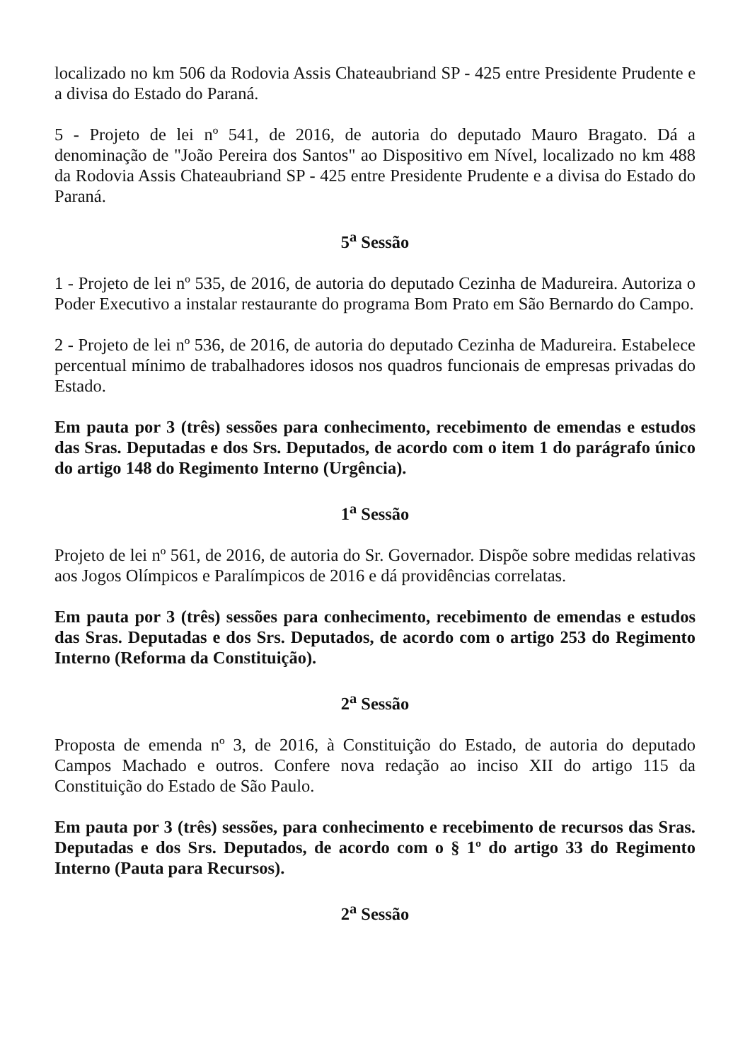localizado no km 506 da Rodovia Assis Chateaubriand SP - 425 entre Presidente Prudente e a divisa do Estado do Paraná.
5 - Projeto de lei nº 541, de 2016, de autoria do deputado Mauro Bragato. Dá a denominação de "João Pereira dos Santos" ao Dispositivo em Nível, localizado no km 488 da Rodovia Assis Chateaubriand SP - 425 entre Presidente Prudente e a divisa do Estado do Paraná.
5<sup>a</sup> Sessão
1 - Projeto de lei nº 535, de 2016, de autoria do deputado Cezinha de Madureira. Autoriza o Poder Executivo a instalar restaurante do programa Bom Prato em São Bernardo do Campo.
2 - Projeto de lei nº 536, de 2016, de autoria do deputado Cezinha de Madureira. Estabelece percentual mínimo de trabalhadores idosos nos quadros funcionais de empresas privadas do Estado.
Em pauta por 3 (três) sessões para conhecimento, recebimento de emendas e estudos das Sras. Deputadas e dos Srs. Deputados, de acordo com o item 1 do parágrafo único do artigo 148 do Regimento Interno (Urgência).
1<sup>a</sup> Sessão
Projeto de lei nº 561, de 2016, de autoria do Sr. Governador. Dispõe sobre medidas relativas aos Jogos Olímpicos e Paralímpicos de 2016 e dá providências correlatas.
Em pauta por 3 (três) sessões para conhecimento, recebimento de emendas e estudos das Sras. Deputadas e dos Srs. Deputados, de acordo com o artigo 253 do Regimento Interno (Reforma da Constituição).
2<sup>a</sup> Sessão
Proposta de emenda nº 3, de 2016, à Constituição do Estado, de autoria do deputado Campos Machado e outros. Confere nova redação ao inciso XII do artigo 115 da Constituição do Estado de São Paulo.
Em pauta por 3 (três) sessões, para conhecimento e recebimento de recursos das Sras. Deputadas e dos Srs. Deputados, de acordo com o § 1º do artigo 33 do Regimento Interno (Pauta para Recursos).
2<sup>a</sup> Sessão